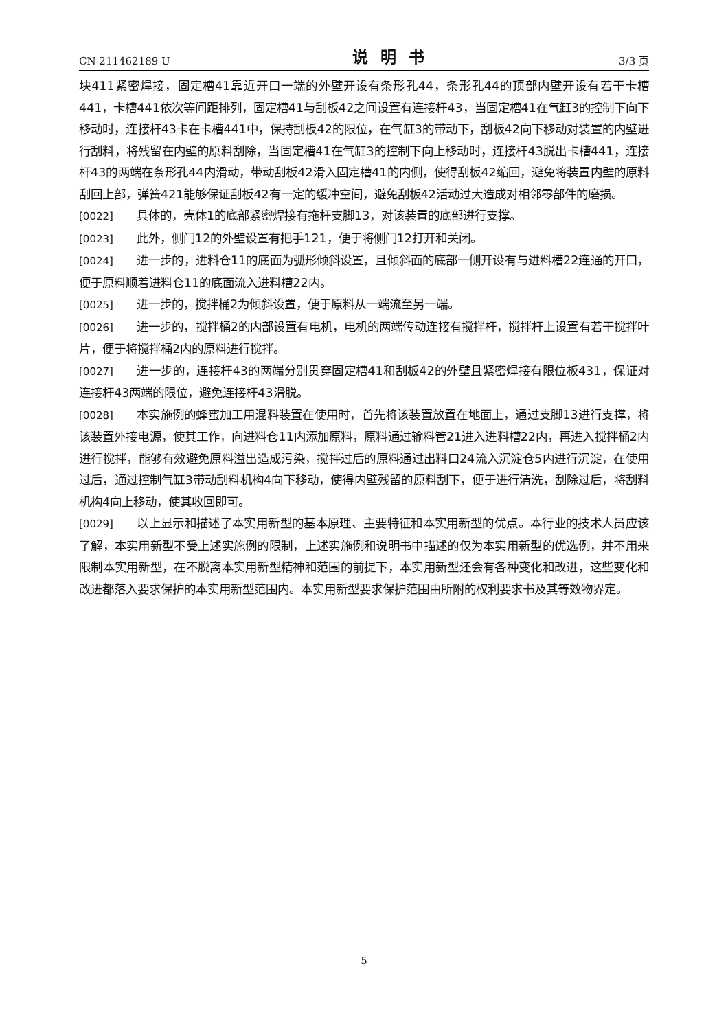CN 211462189 U 说明书 3/3 页
块411紧密焊接，固定槽41靠近开口一端的外壁开设有条形孔44，条形孔44的顶部内壁开设有若干卡槽441，卡槽441依次等间距排列，固定槽41与刮板42之间设置有连接杆43，当固定槽41在气缸3的控制下向下移动时，连接杆43卡在卡槽441中，保持刮板42的限位，在气缸3的带动下，刮板42向下移动对装置的内壁进行刮料，将残留在内壁的原料刮除，当固定槽41在气缸3的控制下向上移动时，连接杆43脱出卡槽441，连接杆43的两端在条形孔44内滑动，带动刮板42滑入固定槽41的内侧，使得刮板42缩回，避免将装置内壁的原料刮回上部，弹簧421能够保证刮板42有一定的缓冲空间，避免刮板42活动过大造成对相邻零部件的磨损。
[0022] 具体的，壳体1的底部紧密焊接有拖杆支脚13，对该装置的底部进行支撑。
[0023] 此外，侧门12的外壁设置有把手121，便于将侧门12打开和关闭。
[0024] 进一步的，进料仓11的底面为弧形倾斜设置，且倾斜面的底部一侧开设有与进料槽22连通的开口，便于原料顺着进料仓11的底面流入进料槽22内。
[0025] 进一步的，搅拌桶2为倾斜设置，便于原料从一端流至另一端。
[0026] 进一步的，搅拌桶2的内部设置有电机，电机的两端传动连接有搅拌杆，搅拌杆上设置有若干搅拌叶片，便于将搅拌桶2内的原料进行搅拌。
[0027] 进一步的，连接杆43的两端分别贯穿固定槽41和刮板42的外壁且紧密焊接有限位板431，保证对连接杆43两端的限位，避免连接杆43滑脱。
[0028] 本实施例的蜂蜜加工用混料装置在使用时，首先将该装置放置在地面上，通过支脚13进行支撑，将该装置外接电源，使其工作，向进料仓11内添加原料，原料通过输料管21进入进料槽22内，再进入搅拌桶2内进行搅拌，能够有效避免原料溢出造成污染，搅拌过后的原料通过出料口24流入沉淀仓5内进行沉淀，在使用过后，通过控制气缸3带动刮料机构4向下移动，使得内壁残留的原料刮下，便于进行清洗，刮除过后，将刮料机构4向上移动，使其收回即可。
[0029] 以上显示和描述了本实用新型的基本原理、主要特征和本实用新型的优点。本行业的技术人员应该了解，本实用新型不受上述实施例的限制，上述实施例和说明书中描述的仅为本实用新型的优选例，并不用来限制本实用新型，在不脱离本实用新型精神和范围的前提下，本实用新型还会有各种变化和改进，这些变化和改进都落入要求保护的本实用新型范围内。本实用新型要求保护范围由所附的权利要求书及其等效物界定。
5